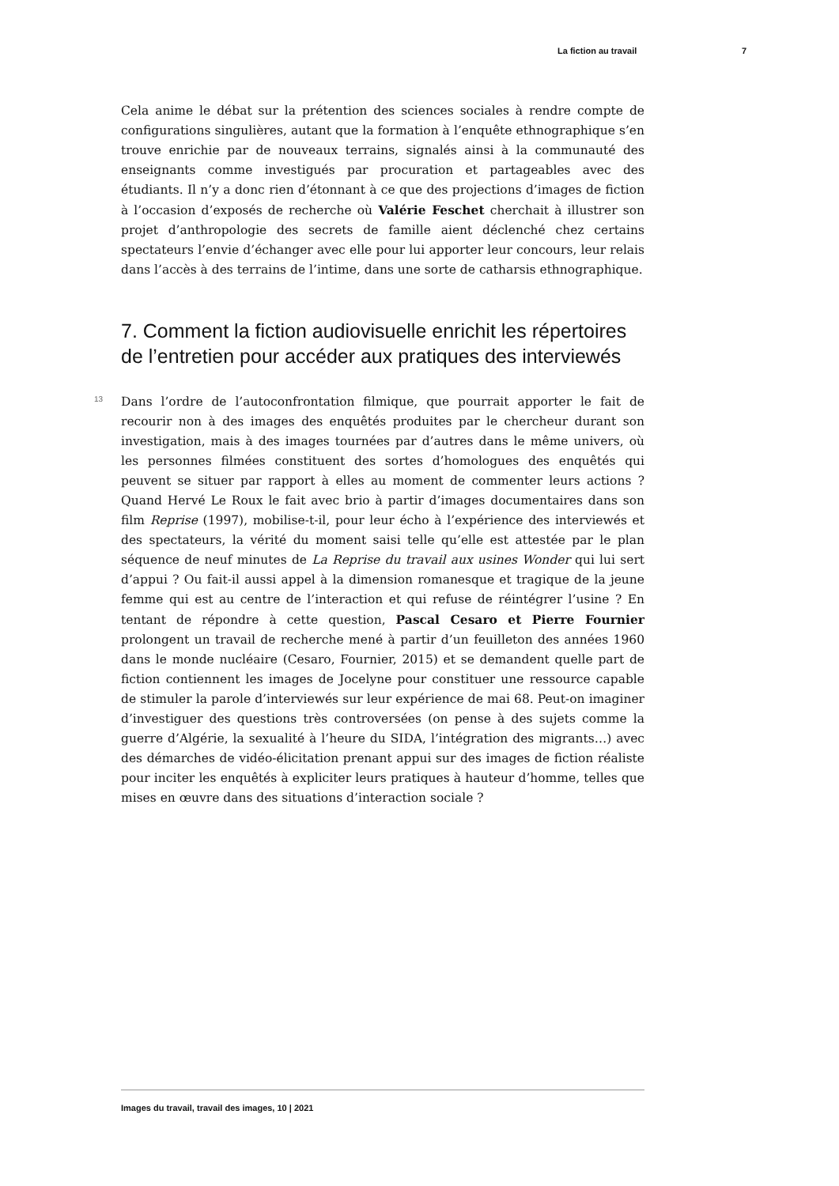La fiction au travail 7
Cela anime le débat sur la prétention des sciences sociales à rendre compte de configurations singulières, autant que la formation à l’enquête ethnographique s’en trouve enrichie par de nouveaux terrains, signalés ainsi à la communauté des enseignants comme investigués par procuration et partageables avec des étudiants. Il n’y a donc rien d’étonnant à ce que des projections d’images de fiction à l’occasion d’exposés de recherche où Valérie Feschet cherchait à illustrer son projet d’anthropologie des secrets de famille aient déclenché chez certains spectateurs l’envie d’échanger avec elle pour lui apporter leur concours, leur relais dans l’accès à des terrains de l’intime, dans une sorte de catharsis ethnographique.
7. Comment la fiction audiovisuelle enrichit les répertoires de l’entretien pour accéder aux pratiques des interviewés
13
Dans l’ordre de l’autoconfrontation filmique, que pourrait apporter le fait de recourir non à des images des enquêtés produites par le chercheur durant son investigation, mais à des images tournées par d’autres dans le même univers, où les personnes filmées constituent des sortes d’homologues des enquêtés qui peuvent se situer par rapport à elles au moment de commenter leurs actions ? Quand Hervé Le Roux le fait avec brio à partir d’images documentaires dans son film Reprise (1997), mobilise-t-il, pour leur écho à l’expérience des interviewés et des spectateurs, la vérité du moment saisi telle qu’elle est attestée par le plan séquence de neuf minutes de La Reprise du travail aux usines Wonder qui lui sert d’appui ? Ou fait-il aussi appel à la dimension romanesque et tragique de la jeune femme qui est au centre de l’interaction et qui refuse de réintégrer l’usine ? En tentant de répondre à cette question, Pascal Cesaro et Pierre Fournier prolongent un travail de recherche mené à partir d’un feuilleton des années 1960 dans le monde nucléaire (Cesaro, Fournier, 2015) et se demandent quelle part de fiction contiennent les images de Jocelyne pour constituer une ressource capable de stimuler la parole d’interviewés sur leur expérience de mai 68. Peut-on imaginer d’investiguer des questions très controversées (on pense à des sujets comme la guerre d’Algérie, la sexualité à l’heure du SIDA, l’intégration des migrants…) avec des démarches de vidéo-élicitation prenant appui sur des images de fiction réaliste pour inciter les enquêtés à expliciter leurs pratiques à hauteur d’homme, telles que mises en œuvre dans des situations d’interaction sociale ?
Images du travail, travail des images, 10 | 2021